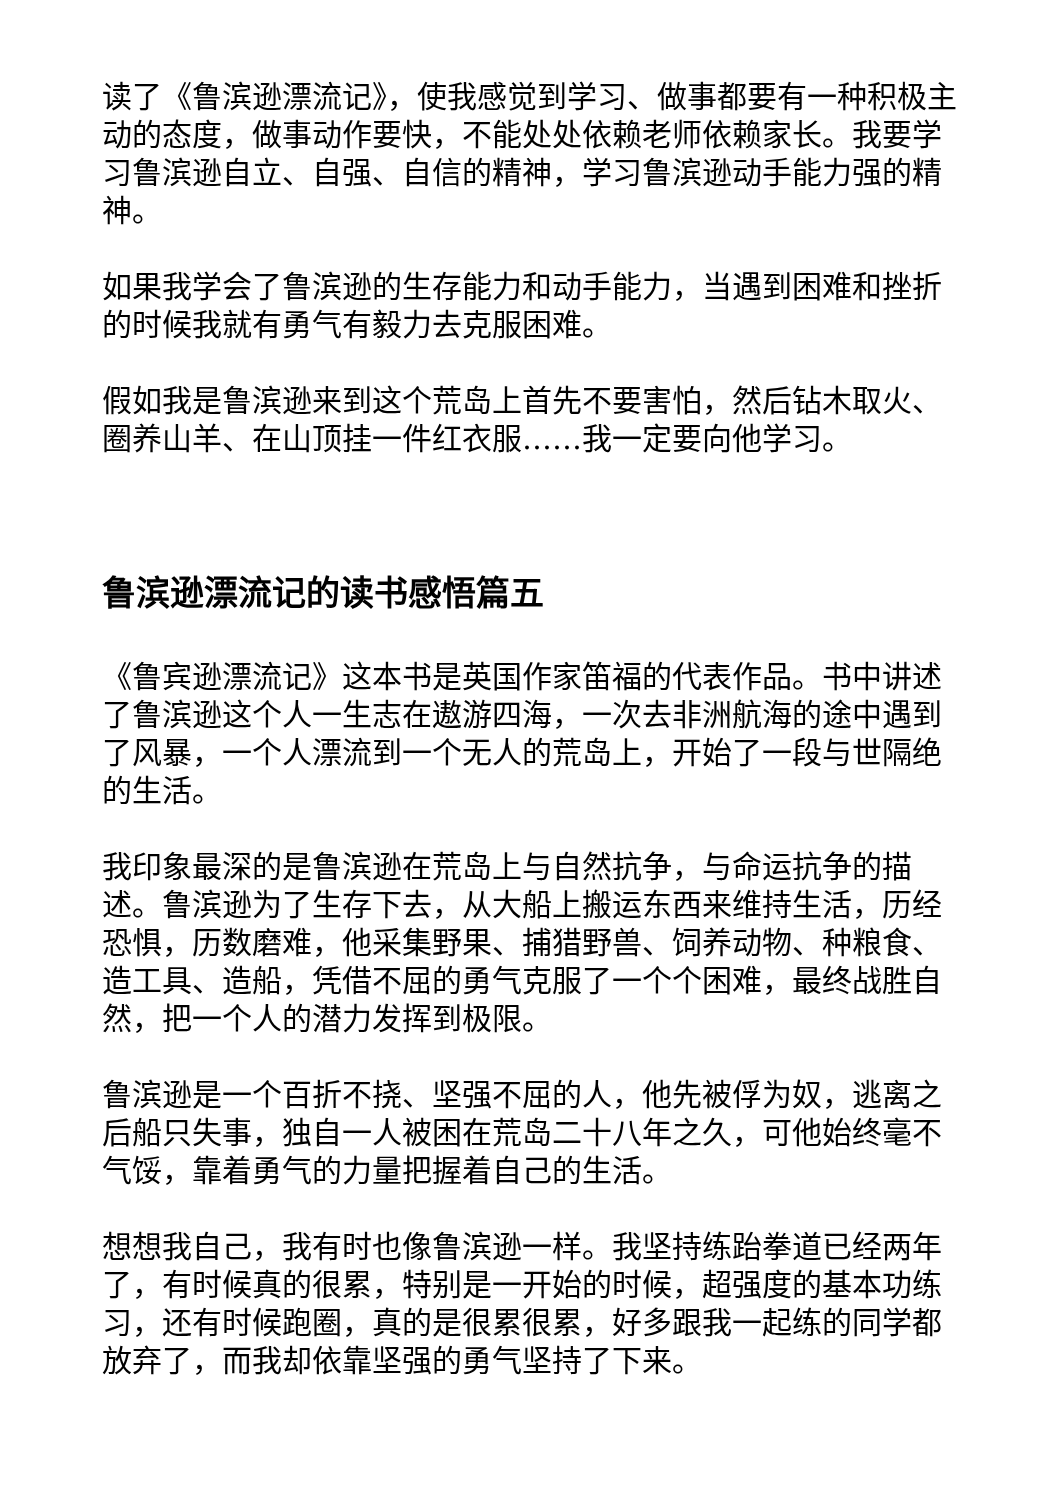读了《鲁滨逊漂流记》，使我感觉到学习、做事都要有一种积极主动的态度，做事动作要快，不能处处依赖老师依赖家长。我要学习鲁滨逊自立、自强、自信的精神，学习鲁滨逊动手能力强的精神。
如果我学会了鲁滨逊的生存能力和动手能力，当遇到困难和挫折的时候我就有勇气有毅力去克服困难。
假如我是鲁滨逊来到这个荒岛上首先不要害怕，然后钻木取火、圈养山羊、在山顶挂一件红衣服……我一定要向他学习。
鲁滨逊漂流记的读书感悟篇五
《鲁宾逊漂流记》这本书是英国作家笛福的代表作品。书中讲述了鲁滨逊这个人一生志在遨游四海，一次去非洲航海的途中遇到了风暴，一个人漂流到一个无人的荒岛上，开始了一段与世隔绝的生活。
我印象最深的是鲁滨逊在荒岛上与自然抗争，与命运抗争的描述。鲁滨逊为了生存下去，从大船上搬运东西来维持生活，历经恐惧，历数磨难，他采集野果、捕猎野兽、饲养动物、种粮食、造工具、造船，凭借不屈的勇气克服了一个个困难，最终战胜自然，把一个人的潜力发挥到极限。
鲁滨逊是一个百折不挠、坚强不屈的人，他先被俘为奴，逃离之后船只失事，独自一人被困在荒岛二十八年之久，可他始终毫不气馁，靠着勇气的力量把握着自己的生活。
想想我自己，我有时也像鲁滨逊一样。我坚持练跆拳道已经两年了，有时候真的很累，特别是一开始的时候，超强度的基本功练习，还有时候跑圈，真的是很累很累，好多跟我一起练的同学都放弃了，而我却依靠坚强的勇气坚持了下来。